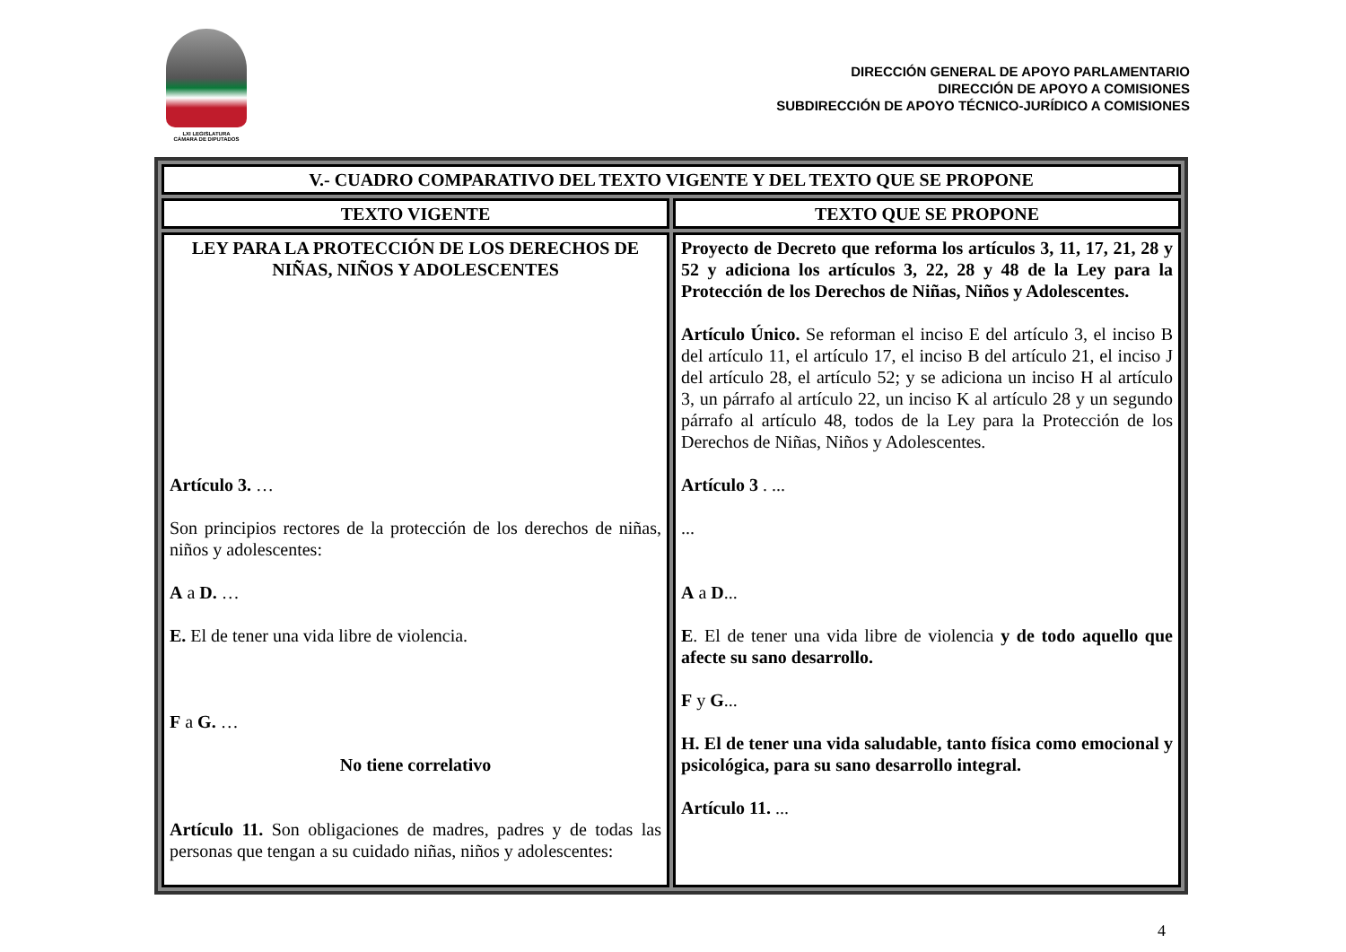LXI LEGISLATURA
CÁMARA DE DIPUTADOS
DIRECCIÓN GENERAL DE APOYO PARLAMENTARIO
DIRECCIÓN DE APOYO A COMISIONES
SUBDIRECCIÓN DE APOYO TÉCNICO-JURÍDICO A COMISIONES
| V.- CUADRO COMPARATIVO DEL TEXTO VIGENTE Y DEL TEXTO QUE SE PROPONE | |
| --- | --- |
| TEXTO VIGENTE | TEXTO QUE SE PROPONE |
| LEY PARA LA PROTECCIÓN DE LOS DERECHOS DE NIÑAS, NIÑOS Y ADOLESCENTES Artículo 3. … Son principios rectores de la protección de los derechos de niñas, niños y adolescentes: A a D. … E. El de tener una vida libre de violencia. F a G. … No tiene correlativo Artículo 11. Son obligaciones de madres, padres y de todas las personas que tengan a su cuidado niñas, niños y adolescentes: | Proyecto de Decreto que reforma los artículos 3, 11, 17, 21, 28 y 52 y adiciona los artículos 3, 22, 28 y 48 de la Ley para la Protección de los Derechos de Niñas, Niños y Adolescentes. Artículo Único. Se reforman el inciso E del artículo 3, el inciso B del artículo 11, el artículo 17, el inciso B del artículo 21, el inciso J del artículo 28, el artículo 52; y se adiciona un inciso H al artículo 3, un párrafo al artículo 22, un inciso K al artículo 28 y un segundo párrafo al artículo 48, todos de la Ley para la Protección de los Derechos de Niñas, Niños y Adolescentes. Artículo 3 . ... ... A a D ... E . El de tener una vida libre de violencia y de todo aquello que afecte su sano desarrollo. F y G ... H. El de tener una vida saludable, tanto física como emocional y psicológica, para su sano desarrollo integral. Artículo 11. ... |
4